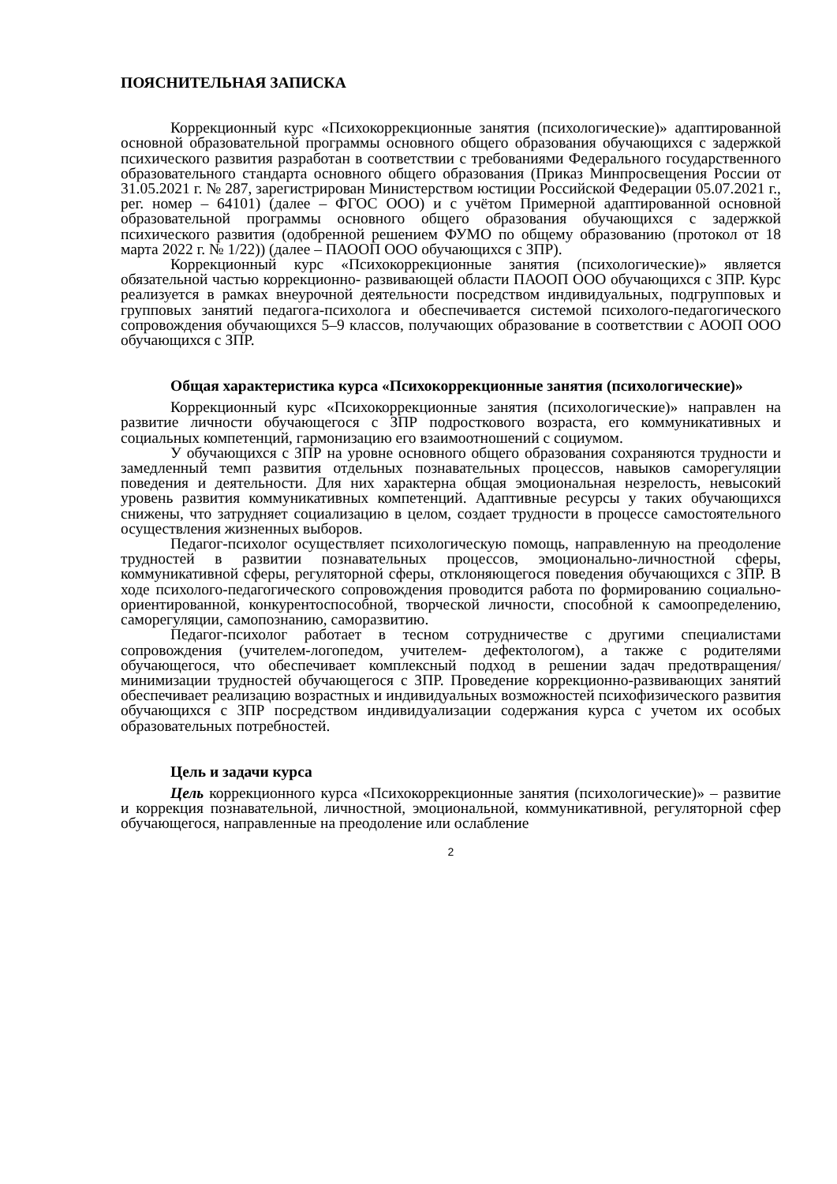ПОЯСНИТЕЛЬНАЯ ЗАПИСКА
Коррекционный курс «Психокоррекционные занятия (психологические)» адаптированной основной образовательной программы основного общего образования обучающихся с задержкой психического развития разработан в соответствии с требованиями Федерального государственного образовательного стандарта основного общего образования (Приказ Минпросвещения России от 31.05.2021 г. № 287, зарегистрирован Министерством юстиции Российской Федерации 05.07.2021 г., рег. номер – 64101) (далее – ФГОС ООО) и с учётом Примерной адаптированной основной образовательной программы основного общего образования обучающихся с задержкой психического развития (одобренной решением ФУМО по общему образованию (протокол от 18 марта 2022 г. № 1/22)) (далее – ПАООП ООО обучающихся с ЗПР).
Коррекционный курс «Психокоррекционные занятия (психологические)» является обязательной частью коррекционно- развивающей области ПАООП ООО обучающихся с ЗПР. Курс реализуется в рамках внеурочной деятельности посредством индивидуальных, подгрупповых и групповых занятий педагога-психолога и обеспечивается системой психолого-педагогического сопровождения обучающихся 5–9 классов, получающих образование в соответствии с АООП ООО обучающихся с ЗПР.
Общая характеристика курса «Психокоррекционные занятия (психологические)»
Коррекционный курс «Психокоррекционные занятия (психологические)» направлен на развитие личности обучающегося с ЗПР подросткового возраста, его коммуникативных и социальных компетенций, гармонизацию его взаимоотношений с социумом.
У обучающихся с ЗПР на уровне основного общего образования сохраняются трудности и замедленный темп развития отдельных познавательных процессов, навыков саморегуляции поведения и деятельности. Для них характерна общая эмоциональная незрелость, невысокий уровень развития коммуникативных компетенций. Адаптивные ресурсы у таких обучающихся снижены, что затрудняет социализацию в целом, создает трудности в процессе самостоятельного осуществления жизненных выборов.
Педагог-психолог осуществляет психологическую помощь, направленную на преодоление трудностей в развитии познавательных процессов, эмоционально-личностной сферы, коммуникативной сферы, регуляторной сферы, отклоняющегося поведения обучающихся с ЗПР. В ходе психолого-педагогического сопровождения проводится работа по формированию социально-ориентированной, конкурентоспособной, творческой личности, способной к самоопределению, саморегуляции, самопознанию, саморазвитию.
Педагог-психолог работает в тесном сотрудничестве с другими специалистами сопровождения (учителем-логопедом, учителем- дефектологом), а также с родителями обучающегося, что обеспечивает комплексный подход в решении задач предотвращения/минимизации трудностей обучающегося с ЗПР. Проведение коррекционно-развивающих занятий обеспечивает реализацию возрастных и индивидуальных возможностей психофизического развития обучающихся с ЗПР посредством индивидуализации содержания курса с учетом их особых образовательных потребностей.
Цель и задачи курса
Цель коррекционного курса «Психокоррекционные занятия (психологические)» – развитие и коррекция познавательной, личностной, эмоциональной, коммуникативной, регуляторной сфер обучающегося, направленные на преодоление или ослабление
2